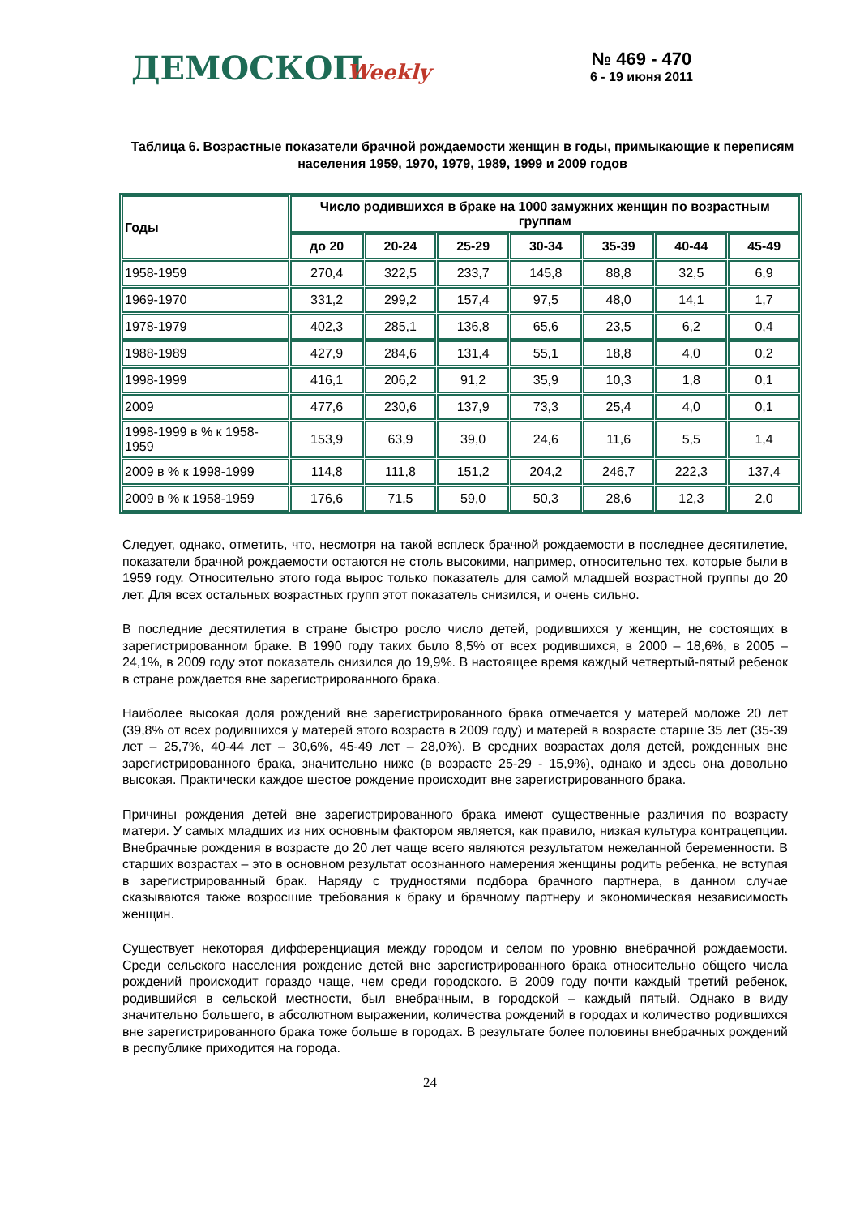ДЕМОСКОПWeekly
№ 469 - 470
6 - 19 июня 2011
Таблица 6. Возрастные показатели брачной рождаемости женщин в годы, примыкающие к переписям населения 1959, 1970, 1979, 1989, 1999 и 2009 годов
| Годы | Число родившихся в браке на 1000 замужних женщин по возрастным группам | | | | | | |
| --- | --- | --- | --- | --- | --- | --- | --- |
| | до 20 | 20-24 | 25-29 | 30-34 | 35-39 | 40-44 | 45-49 |
| 1958-1959 | 270,4 | 322,5 | 233,7 | 145,8 | 88,8 | 32,5 | 6,9 |
| 1969-1970 | 331,2 | 299,2 | 157,4 | 97,5 | 48,0 | 14,1 | 1,7 |
| 1978-1979 | 402,3 | 285,1 | 136,8 | 65,6 | 23,5 | 6,2 | 0,4 |
| 1988-1989 | 427,9 | 284,6 | 131,4 | 55,1 | 18,8 | 4,0 | 0,2 |
| 1998-1999 | 416,1 | 206,2 | 91,2 | 35,9 | 10,3 | 1,8 | 0,1 |
| 2009 | 477,6 | 230,6 | 137,9 | 73,3 | 25,4 | 4,0 | 0,1 |
| 1998-1999 в % к 1958-1959 | 153,9 | 63,9 | 39,0 | 24,6 | 11,6 | 5,5 | 1,4 |
| 2009 в % к 1998-1999 | 114,8 | 111,8 | 151,2 | 204,2 | 246,7 | 222,3 | 137,4 |
| 2009 в % к 1958-1959 | 176,6 | 71,5 | 59,0 | 50,3 | 28,6 | 12,3 | 2,0 |
Следует, однако, отметить, что, несмотря на такой всплеск брачной рождаемости в последнее десятилетие, показатели брачной рождаемости остаются не столь высокими, например, относительно тех, которые были в 1959 году. Относительно этого года вырос только показатель для самой младшей возрастной группы до 20 лет. Для всех остальных возрастных групп этот показатель снизился, и очень сильно.
В последние десятилетия в стране быстро росло число детей, родившихся у женщин, не состоящих в зарегистрированном браке. В 1990 году таких было 8,5% от всех родившихся, в 2000 – 18,6%, в 2005 – 24,1%, в 2009 году этот показатель снизился до 19,9%. В настоящее время каждый четвертый-пятый ребенок в стране рождается вне зарегистрированного брака.
Наиболее высокая доля рождений вне зарегистрированного брака отмечается у матерей моложе 20 лет (39,8% от всех родившихся у матерей этого возраста в 2009 году) и матерей в возрасте старше 35 лет (35-39 лет – 25,7%, 40-44 лет – 30,6%, 45-49 лет – 28,0%). В средних возрастах доля детей, рожденных вне зарегистрированного брака, значительно ниже (в возрасте 25-29 - 15,9%), однако и здесь она довольно высокая. Практически каждое шестое рождение происходит вне зарегистрированного брака.
Причины рождения детей вне зарегистрированного брака имеют существенные различия по возрасту матери. У самых младших из них основным фактором является, как правило, низкая культура контрацепции. Внебрачные рождения в возрасте до 20 лет чаще всего являются результатом нежеланной беременности. В старших возрастах – это в основном результат осознанного намерения женщины родить ребенка, не вступая в зарегистрированный брак. Наряду с трудностями подбора брачного партнера, в данном случае сказываются также возросшие требования к браку и брачному партнеру и экономическая независимость женщин.
Существует некоторая дифференциация между городом и селом по уровню внебрачной рождаемости. Среди сельского населения рождение детей вне зарегистрированного брака относительно общего числа рождений происходит гораздо чаще, чем среди городского. В 2009 году почти каждый третий ребенок, родившийся в сельской местности, был внебрачным, в городской – каждый пятый. Однако в виду значительно большего, в абсолютном выражении, количества рождений в городах и количество родившихся вне зарегистрированного брака тоже больше в городах. В результате более половины внебрачных рождений в республике приходится на города.
24